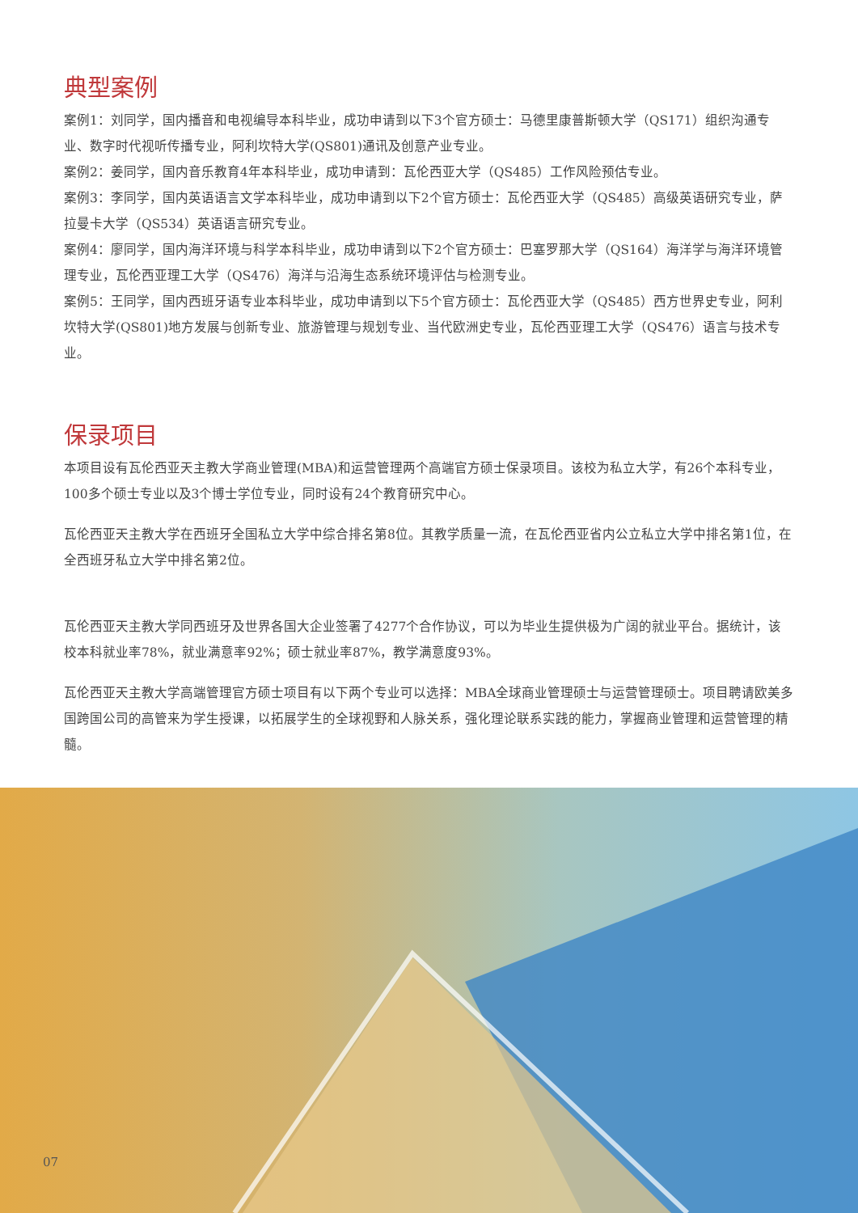典型案例
案例1：刘同学，国内播音和电视编导本科毕业，成功申请到以下3个官方硕士：马德里康普斯顿大学（QS171）组织沟通专业、数字时代视听传播专业，阿利坎特大学(QS801)通讯及创意产业专业。
案例2：姜同学，国内音乐教育4年本科毕业，成功申请到：瓦伦西亚大学（QS485）工作风险预估专业。
案例3：李同学，国内英语语言文学本科毕业，成功申请到以下2个官方硕士：瓦伦西亚大学（QS485）高级英语研究专业，萨拉曼卡大学（QS534）英语语言研究专业。
案例4：廖同学，国内海洋环境与科学本科毕业，成功申请到以下2个官方硕士：巴塞罗那大学（QS164）海洋学与海洋环境管理专业，瓦伦西亚理工大学（QS476）海洋与沿海生态系统环境评估与检测专业。
案例5：王同学，国内西班牙语专业本科毕业，成功申请到以下5个官方硕士：瓦伦西亚大学（QS485）西方世界史专业，阿利坎特大学(QS801)地方发展与创新专业、旅游管理与规划专业、当代欧洲史专业，瓦伦西亚理工大学（QS476）语言与技术专业。
保录项目
本项目设有瓦伦西亚天主教大学商业管理(MBA)和运营管理两个高端官方硕士保录项目。该校为私立大学，有26个本科专业，100多个硕士专业以及3个博士学位专业，同时设有24个教育研究中心。
瓦伦西亚天主教大学在西班牙全国私立大学中综合排名第8位。其教学质量一流，在瓦伦西亚省内公立私立大学中排名第1位，在全西班牙私立大学中排名第2位。
瓦伦西亚天主教大学同西班牙及世界各国大企业签署了4277个合作协议，可以为毕业生提供极为广阔的就业平台。据统计，该校本科就业率78%，就业满意率92%；硕士就业率87%，教学满意度93%。
瓦伦西亚天主教大学高端管理官方硕士项目有以下两个专业可以选择：MBA全球商业管理硕士与运营管理硕士。项目聘请欧美多国跨国公司的高管来为学生授课，以拓展学生的全球视野和人脉关系，强化理论联系实践的能力，掌握商业管理和运营管理的精髓。
07